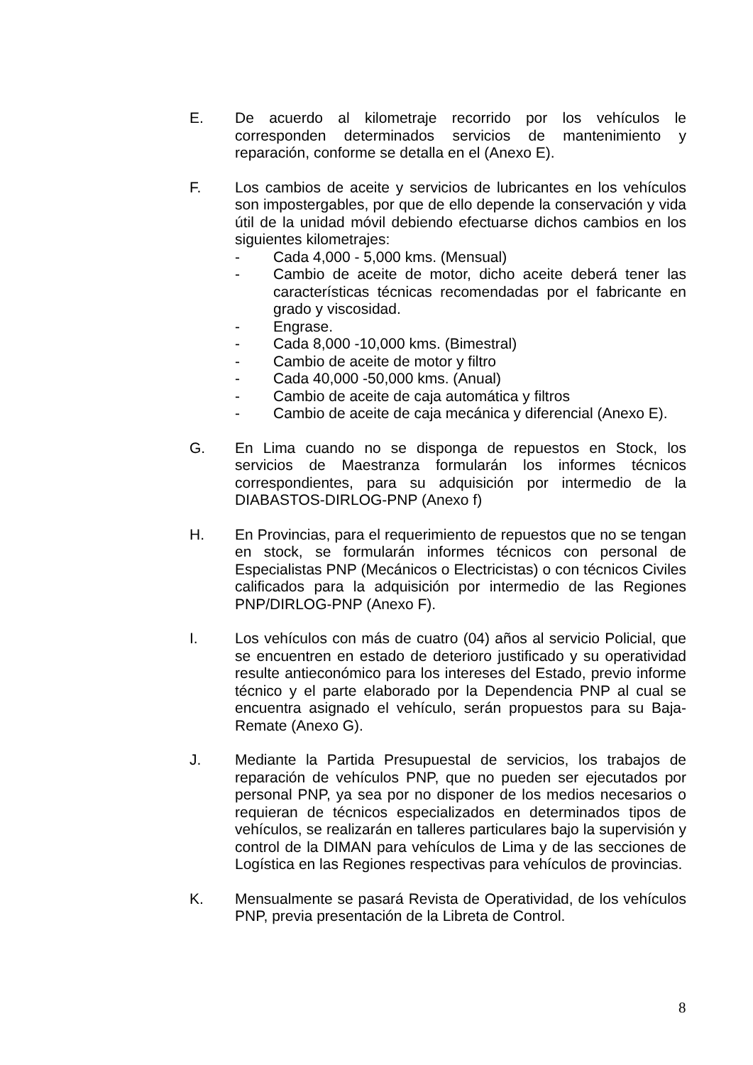E. De acuerdo al kilometraje recorrido por los vehículos le corresponden determinados servicios de mantenimiento y reparación, conforme se detalla en el (Anexo E).
F. Los cambios de aceite y servicios de lubricantes en los vehículos son impostergables, por que de ello depende la conservación y vida útil de la unidad móvil debiendo efectuarse dichos cambios en los siguientes kilometrajes:
- Cada 4,000 - 5,000 kms. (Mensual)
- Cambio de aceite de motor, dicho aceite deberá tener las características técnicas recomendadas por el fabricante en grado y viscosidad.
- Engrase.
- Cada 8,000 -10,000 kms. (Bimestral)
- Cambio de aceite de motor y filtro
- Cada 40,000 -50,000 kms. (Anual)
- Cambio de aceite de caja automática y filtros
- Cambio de aceite de caja mecánica y diferencial (Anexo E).
G. En Lima cuando no se disponga de repuestos en Stock, los servicios de Maestranza formularán los informes técnicos correspondientes, para su adquisición por intermedio de la DIABASTOS-DIRLOG-PNP (Anexo f)
H. En Provincias, para el requerimiento de repuestos que no se tengan en stock, se formularán informes técnicos con personal de Especialistas PNP (Mecánicos o Electricistas) o con técnicos Civiles calificados para la adquisición por intermedio de las Regiones PNP/DIRLOG-PNP (Anexo F).
I. Los vehículos con más de cuatro (04) años al servicio Policial, que se encuentren en estado de deterioro justificado y su operatividad resulte antieconómico para los intereses del Estado, previo informe técnico y el parte elaborado por la Dependencia PNP al cual se encuentra asignado el vehículo, serán propuestos para su Baja-Remate (Anexo G).
J. Mediante la Partida Presupuestal de servicios, los trabajos de reparación de vehículos PNP, que no pueden ser ejecutados por personal PNP, ya sea por no disponer de los medios necesarios o requieran de técnicos especializados en determinados tipos de vehículos, se realizarán en talleres particulares bajo la supervisión y control de la DIMAN para vehículos de Lima y de las secciones de Logística en las Regiones respectivas para vehículos de provincias.
K. Mensualmente se pasará Revista de Operatividad, de los vehículos PNP, previa presentación de la Libreta de Control.
8